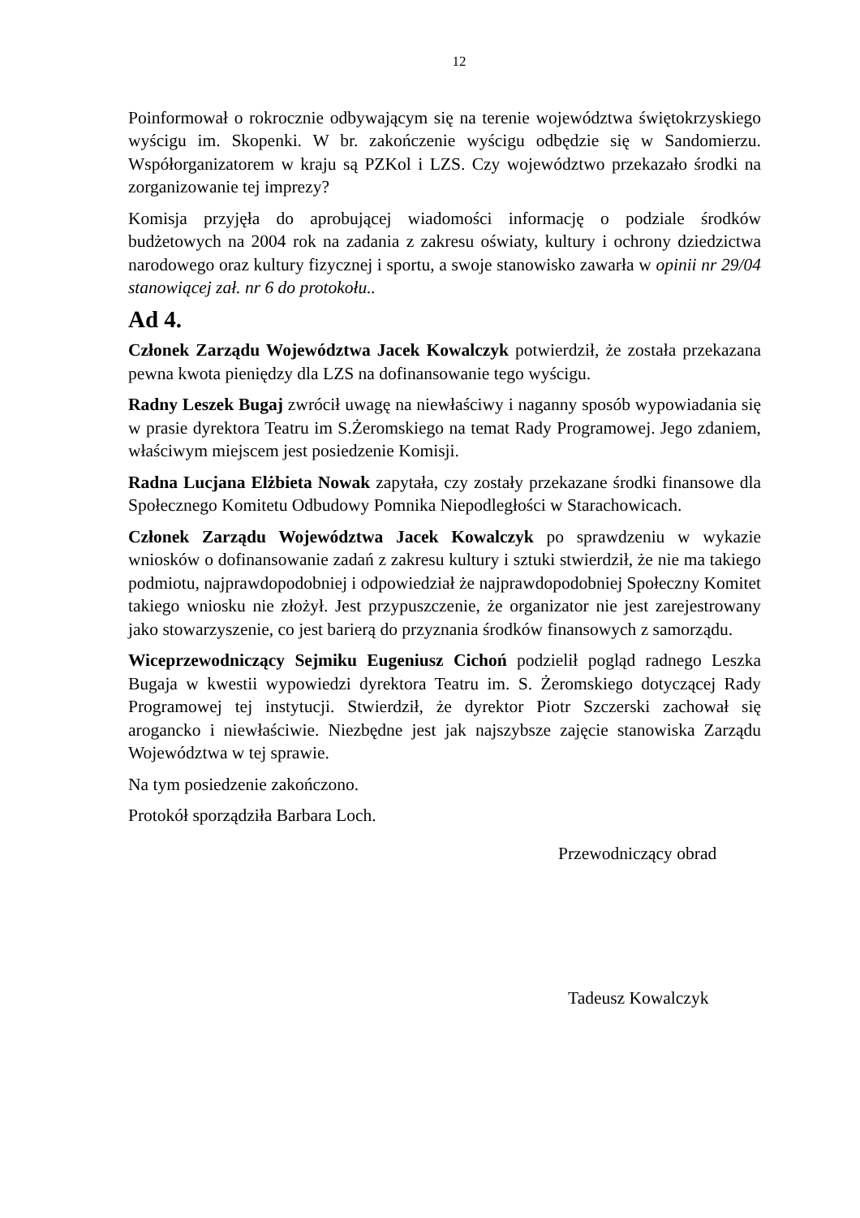12
Poinformował o rokrocznie odbywającym się na terenie województwa świętokrzyskiego wyścigu im. Skopenki. W br. zakończenie wyścigu odbędzie się w Sandomierzu. Współorganizatorem w kraju są PZKol i LZS. Czy województwo przekazało środki na zorganizowanie tej imprezy?
Komisja przyjęła do aprobującej wiadomości informację o podziale środków budżetowych na 2004 rok na zadania z zakresu oświaty, kultury i ochrony dziedzictwa narodowego oraz kultury fizycznej i sportu, a swoje stanowisko zawarła w opinii nr 29/04 stanowiącej zał. nr 6 do protokołu..
Ad 4.
Członek Zarządu Województwa Jacek Kowalczyk potwierdził, że została przekazana pewna kwota pieniędzy dla LZS na dofinansowanie tego wyścigu.
Radny Leszek Bugaj zwrócił uwagę na niewłaściwy i naganny sposób wypowiadania się w prasie dyrektora Teatru im S.Żeromskiego na temat Rady Programowej. Jego zdaniem, właściwym miejscem jest posiedzenie Komisji.
Radna Lucjana Elżbieta Nowak zapytała, czy zostały przekazane środki finansowe dla Społecznego Komitetu Odbudowy Pomnika Niepodległości w Starachowicach.
Członek Zarządu Województwa Jacek Kowalczyk po sprawdzeniu w wykazie wniosków o dofinansowanie zadań z zakresu kultury i sztuki stwierdził, że nie ma takiego podmiotu, najprawdopodobniej i odpowiedział że najprawdopodobniej Społeczny Komitet takiego wniosku nie złożył. Jest przypuszczenie, że organizator nie jest zarejestrowany jako stowarzyszenie, co jest barierą do przyznania środków finansowych z samorządu.
Wiceprzewodniczący Sejmiku Eugeniusz Cichoń podzielił pogląd radnego Leszka Bugaja w kwestii wypowiedzi dyrektora Teatru im. S. Żeromskiego dotyczącej Rady Programowej tej instytucji. Stwierdził, że dyrektor Piotr Szczerski zachował się arogancko i niewłaściwie. Niezbędne jest jak najszybsze zajęcie stanowiska Zarządu Województwa w tej sprawie.
Na tym posiedzenie zakończono.
Protokół sporządziła Barbara Loch.
Przewodniczący obrad
Tadeusz Kowalczyk